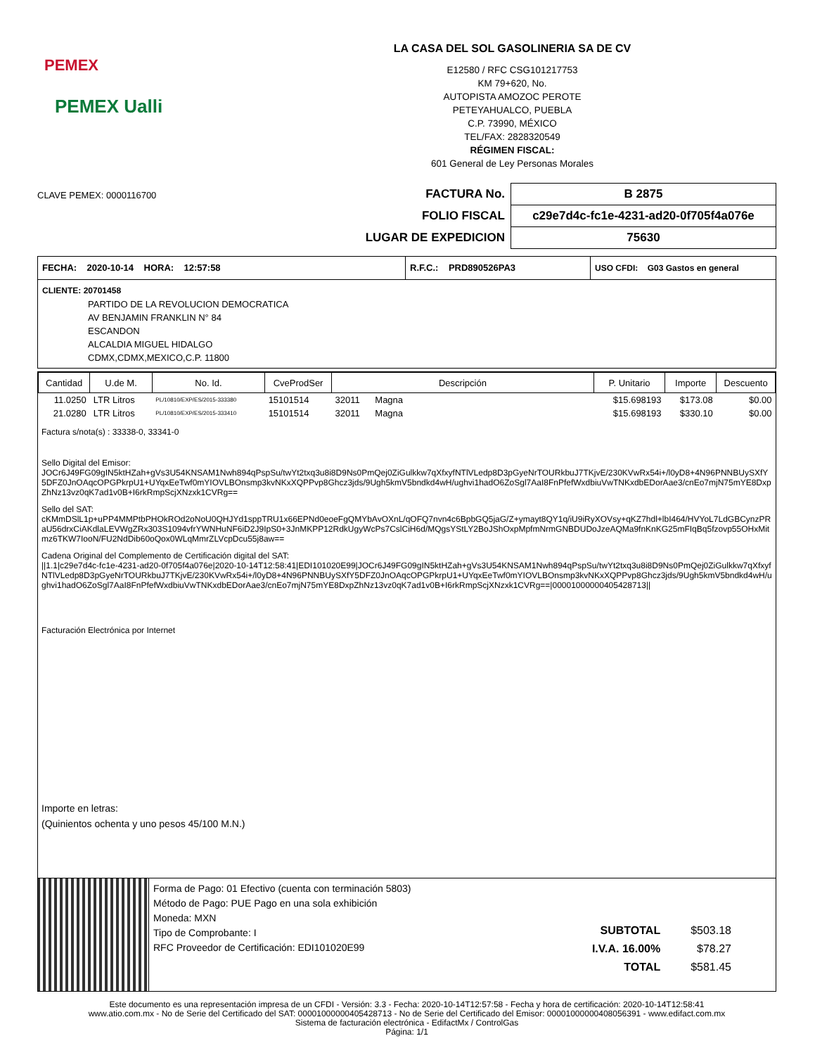PEMEX
PEMEX Ualli
LA CASA DEL SOL GASOLINERIA SA DE CV
E12580 / RFC CSG101217753
KM 79+620, No.
AUTOPISTA AMOZOC PEROTE
PETEYAHUALCO, PUEBLA
C.P. 73990, MÉXICO
TEL/FAX: 2828320549
RÉGIMEN FISCAL:
601 General de Ley Personas Morales
CLAVE PEMEX: 0000116700
| FACTURA No. | B 2875 |
| FOLIO FISCAL | c29e7d4c-fc1e-4231-ad20-0f705f4a076e |
| LUGAR DE EXPEDICION | 75630 |
FECHA: 2020-10-14 HORA: 12:57:58 R.F.C.: PRD890526PA3
USO CFDI: G03 Gastos en general
CLIENTE: 20701458
PARTIDO DE LA REVOLUCION DEMOCRATICA
AV BENJAMIN FRANKLIN N° 84
ESCANDON
ALCALDIA MIGUEL HIDALGO
CDMX,CDMX,MEXICO,C.P. 11800
| Cantidad | U.de M. | No. Id. | CveProdSer | Descripción | P. Unitario | Importe | Descuento |
| --- | --- | --- | --- | --- | --- | --- | --- |
| 11.0250 | LTR Litros | PL/10810/EXP/ES/2015-333380 | 15101514 | 32011 Magna | $15.698193 | $173.08 | $0.00 |
| 21.0280 | LTR Litros | PL/10810/EXP/ES/2015-333410 | 15101514 | 32011 Magna | $15.698193 | $330.10 | $0.00 |
Factura s/nota(s) : 33338-0, 33341-0
Sello Digital del Emisor:
JOCr6J49FG09gIN5ktHZah+gVs3U54KNSAM1Nwh894qPspSu/twYt2txq3u8i8D9Ns0PmQej0ZiGulkkw7qXfxyfNTlVLedp8D3pGyeNrTOURkbuJ7TKjvE/230KVwRx54i+/l0yD8+4N96PNNBUySXfY5DFZ0JnOAqcOPGPkrpU1+UYqxEeTwf0mYIOVLBOnsmp3kvNKxXQPPvp8Ghcz3jds/9Ugh5kmV5bndkd4wH/ughvi1hadO6ZoSgl7AaI8FnPfefWxdbiuVwTNKxdbEDorAae3/cnEo7mjN75mYE8DxpZhNz13vz0qK7ad1v0B+I6rkRmpScjXNzxk1CVRg==
Sello del SAT:
cKMmDSlL1p+uPP4MMPtbPHOkROd2oNoU0QHJYd1sppTRU1x66EPNd0eoeFgQMYbAvOXnL/qOFQ7nvn4c6BpbGQ5jaG/Z+ymayt8QY1q/iU9iRyXOVsy+qKZ7hdl+lbI464/HVYoL7LdGBCynzPRaU56drxCiAKdlaLEVWgZRx303S1094vfrYWNHuNF6iD2J9IpS0+3JnMKPP12RdkUgyWcPs7CslCiH6d/MQgsYStLY2BoJShOxpMpfmNrmGNBDUDoJzeAQMa9fnKnKG25mFIqBq5fzovp55OHxMitmz6TKW7IooN/FU2NdDib60oQox0WLqMmrZLVcpDcu55j8aw==
Cadena Original del Complemento de Certificación digital del SAT:
||1.1|c29e7d4c-fc1e-4231-ad20-0f705f4a076e|2020-10-14T12:58:41|EDI101020E99|JOCr6J49FG09gIN5ktHZah+gVs3U54KNSAM1Nwh894qPspSu/twYt2txq3u8i8D9Ns0PmQej0ZiGulkkw7qXfxyfNTlVLedp8D3pGyeNrTOURkbuJ7TKjvE/230KVwRx54i+/l0yD8+4N96PNNBUySXfY5DFZ0JnOAqcOPGPkrpU1+UYqxEeTwf0mYIOVLBOnsmp3kvNKxXQPPvp8Ghcz3jds/9Ugh5kmV5bndkd4wH/ughvi1hadO6ZoSgl7AaI8FnPfefWxdbiuVwTNKxdbEDorAae3/cnEo7mjN75mYE8DxpZhNz13vz0qK7ad1v0B+I6rkRmpScjXNzxk1CVRg==|00001000000405428713||
Facturación Electrónica por Internet
Importe en letras:
(Quinientos ochenta y uno pesos 45/100 M.N.)
Forma de Pago: 01 Efectivo (cuenta con terminación 5803)
Método de Pago: PUE Pago en una sola exhibición
Moneda: MXN
Tipo de Comprobante: I
RFC Proveedor de Certificación: EDI101020E99
| SUBTOTAL | $503.18 |
| I.V.A. 16.00% | $78.27 |
| TOTAL | $581.45 |
Este documento es una representación impresa de un CFDI - Versión: 3.3 - Fecha: 2020-10-14T12:57:58 - Fecha y hora de certificación: 2020-10-14T12:58:41
www.atio.com.mx - No de Serie del Certificado del SAT: 00001000000405428713 - No de Serie del Certificado del Emisor: 00001000000408056391 - www.edifact.com.mx
Sistema de facturación electrónica - EdifactMx / ControlGas
Página: 1/1